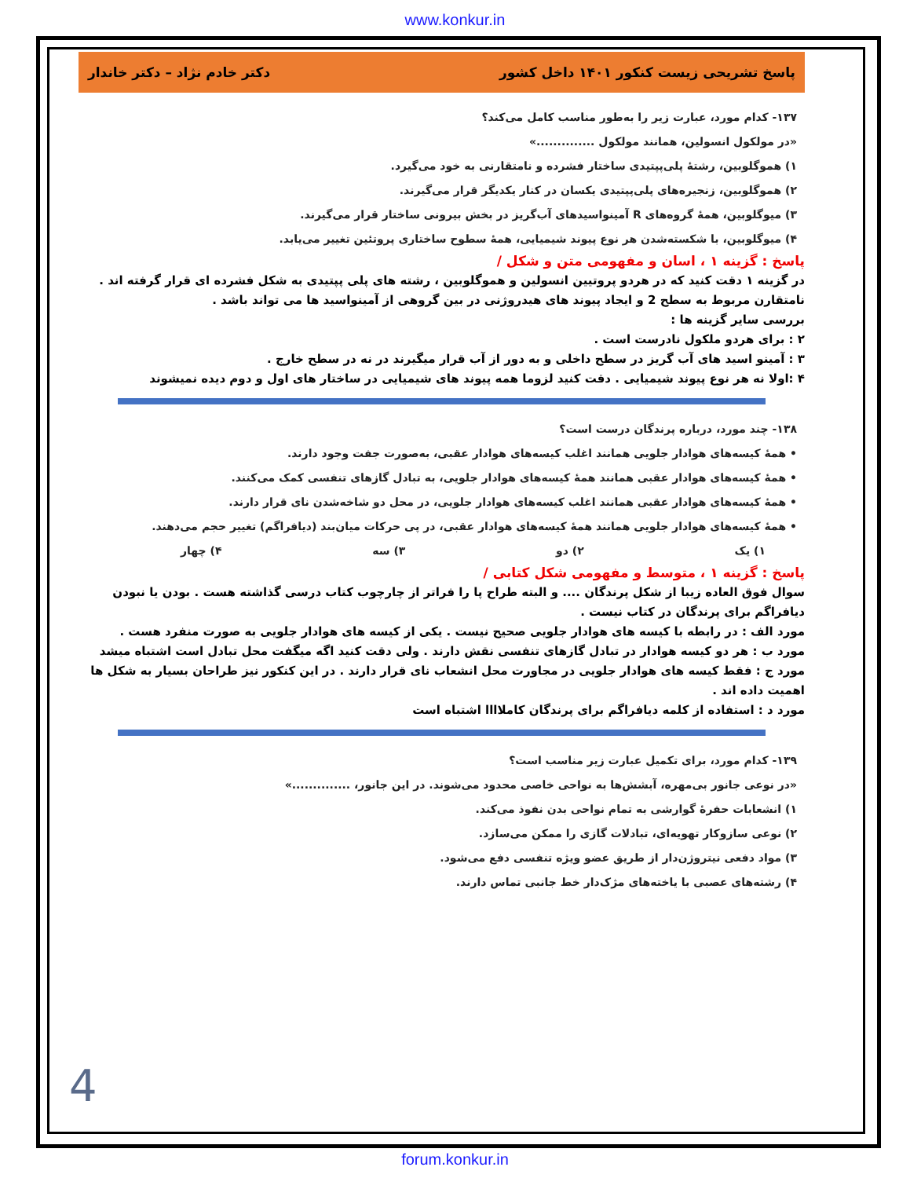www.konkur.in
پاسخ تشریحی زیست کنکور ۱۴۰۱ داخل کشور دکتر خادم نژاد – دکتر خاندار
۱۳۷- کدام مورد، عبارت زیر را به‌طور مناسب کامل می‌کند؟
«در مولکول انسولین، همانند مولکول ..............»
۱) هموگلوبین، رشتهٔ پلی‌پپتیدی ساختار فشرده و نامتقارنی به خود می‌گیرد.
۲) هموگلوبین، زنجیره‌های پلی‌پپتیدی یکسان در کنار یکدیگر قرار می‌گیرند.
۳) میوگلوبین، همهٔ گروه‌های R آمینواسیدهای آب‌گریز در بخش بیرونی ساختار قرار می‌گیرند.
۴) میوگلوبین، با شکسته‌شدن هر نوع پیوند شیمیایی، همهٔ سطوح ساختاری پروتئین تغییر می‌یابد.
پاسخ : گزینه ۱ ، اسان و مفهومی متن و شکل /
در گزینه ۱ دقت کنید که در هردو پروتیین انسولین و هموگلوبین ، رشته های پلی پپتیدی به شکل فشرده ای قرار گرفته اند .
نامتقارن مربوط به سطح 2 و ایجاد پیوند های هیدروژنی در بین گروهی از آمینواسید ها می تواند باشد .
بررسی سایر گزینه ها :
۲ : برای هردو ملکول نادرست است .
۳ : آمینو اسید های آب گریز در سطح داخلی و به دور از آب قرار میگیرند در نه در سطح خارج .
۴ :اولا نه هر نوع پیوند شیمیایی . دقت کنید لزوما همه پیوند های شیمیایی در ساختار های اول و دوم دیده نمیشوند
۱۳۸- چند مورد، درباره پرندگان درست است؟
• همهٔ کیسه‌های هوادار جلویی همانند اغلب کیسه‌های هوادار عقبی، به‌صورت جفت وجود دارند.
• همهٔ کیسه‌های هوادار عقبی همانند همهٔ کیسه‌های هوادار جلویی، به تبادل گازهای تنفسی کمک می‌کنند.
• همهٔ کیسه‌های هوادار عقبی همانند اغلب کیسه‌های هوادار جلویی، در محل دو شاخه‌شدن نای قرار دارند.
• همهٔ کیسه‌های هوادار جلویی همانند همهٔ کیسه‌های هوادار عقبی، در پی حرکات میان‌بند (دیافراگم) تغییر حجم می‌دهند.
۱) یک ۲) دو ۳) سه ۴) چهار
پاسخ : گزینه ۱ ، متوسط و مفهومی شکل کتابی /
سوال فوق العاده زیبا از شکل پرندگان .... و البته طراح پا را فراتر از چارچوب کتاب درسی گذاشته هست . بودن یا نبودن دیافراگم برای پرندگان در کتاب نیست .
مورد الف : در رابطه با کیسه های هوادار جلویی صحیح نیست . یکی از کیسه های هوادار جلویی به صورت منفرد هست .
مورد ب : هر دو کیسه هوادار در تبادل گازهای تنفسی نقش دارند . ولی دقت کنید اگه میگفت محل تبادل است اشتباه میشد
مورد ج : فقط کیسه های هوادار جلویی در مجاورت محل انشعاب نای قرار دارند . در این کنکور نیز طراحان بسیار به شکل ها اهمیت داده اند .
مورد د : استفاده از کلمه دیافراگم برای پرندگان کاملاااا اشتباه است
۱۳۹- کدام مورد، برای تکمیل عبارت زیر مناسب است؟
«در نوعی جانور بی‌مهره، آبشش‌ها به نواحی خاصی محدود می‌شوند. در این جانور، ..............»
۱) انشعابات حفرهٔ گوارشی به تمام نواحی بدن نفوذ می‌کند.
۲) نوعی سازوکار تهویه‌ای، تبادلات گازی را ممکن می‌سازد.
۳) مواد دفعی نیتروژن‌دار از طریق عضو ویژه تنفسی دفع می‌شود.
۴) رشته‌های عصبی با یاخته‌های مژک‌دار خط جانبی تماس دارند.
4
forum.konkur.in